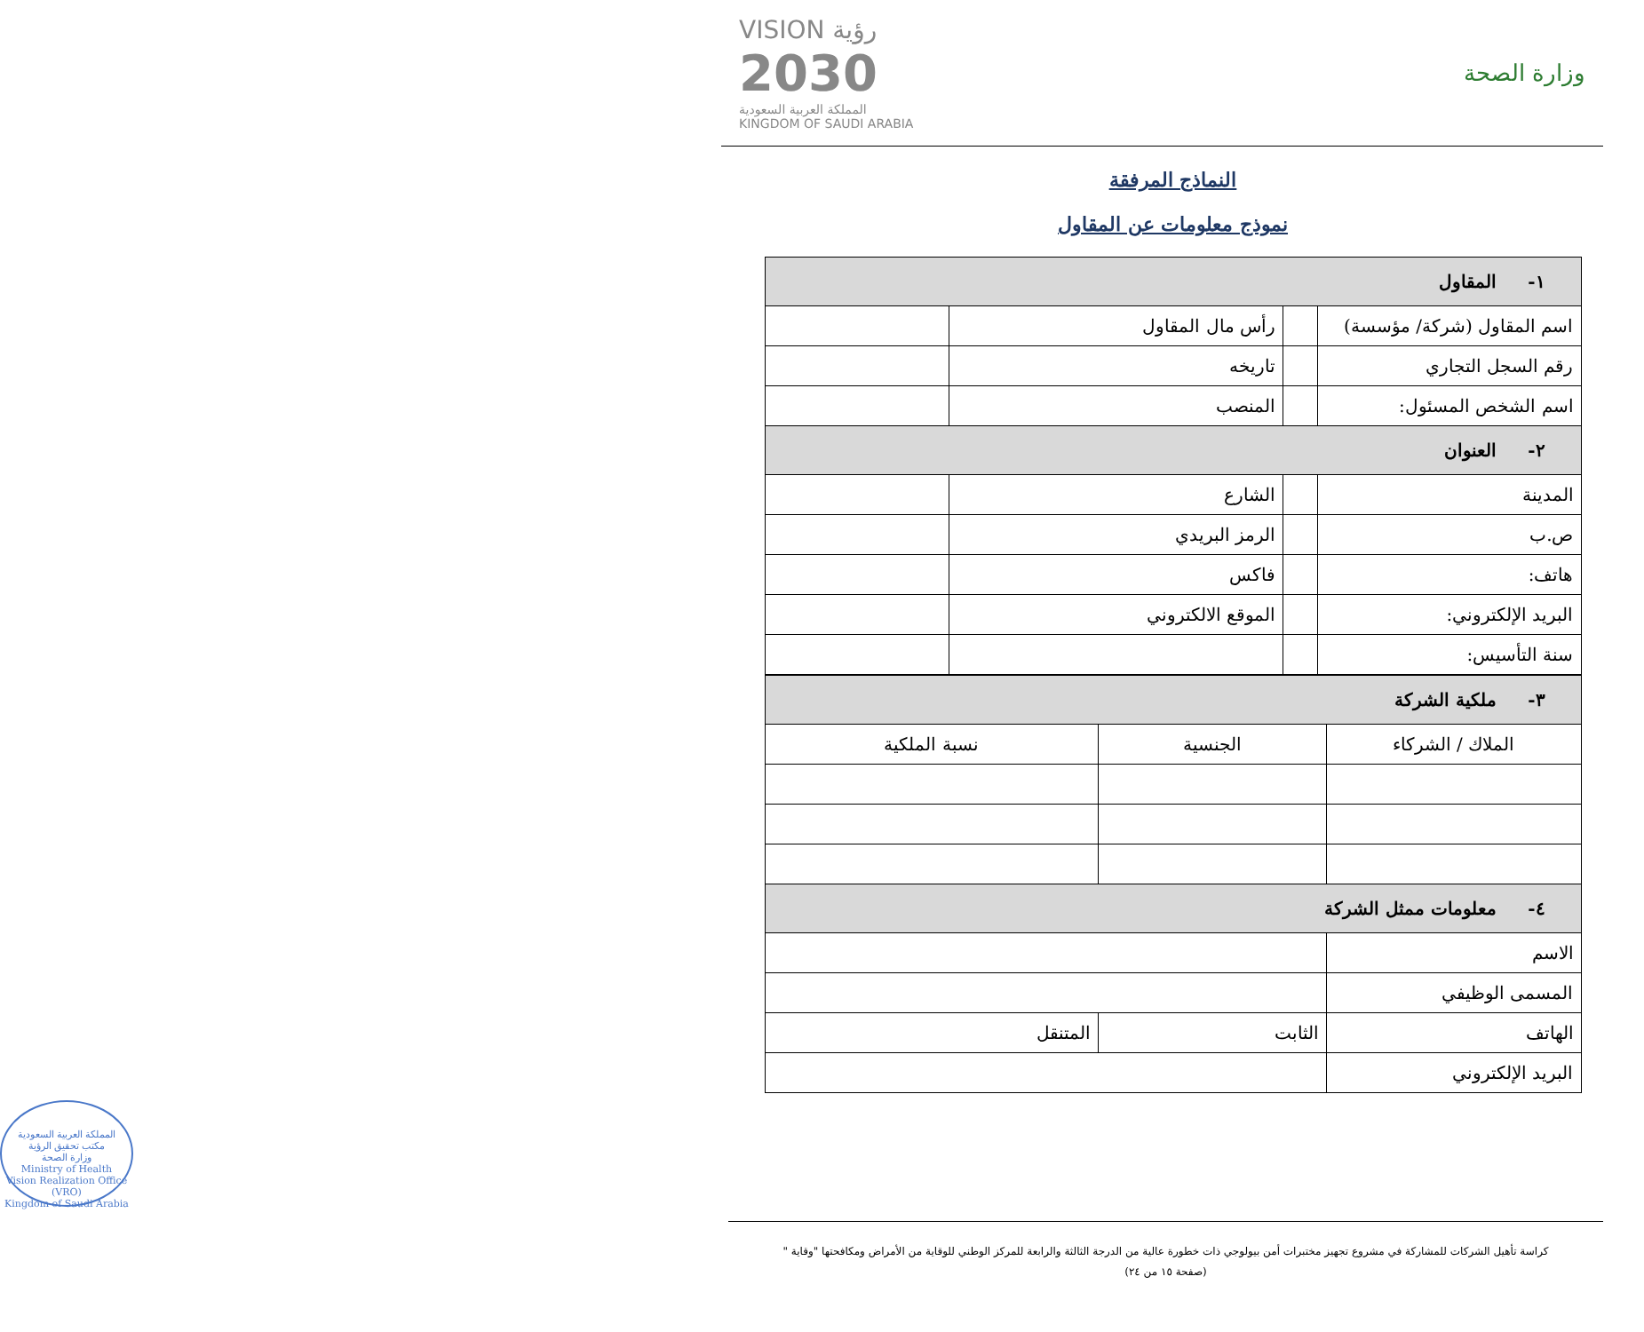وزارة الصحة
VISION رؤية
2030
المملكة العربية السعودية
KINGDOM OF SAUDI ARABIA
النماذج المرفقة
نموذج معلومات عن المقاول
| ١- المقاول | | | |
| اسم المقاول (شركة/ مؤسسة) | | رأس مال المقاول | |
| رقم السجل التجاري | | تاريخه | |
| اسم الشخص المسئول: | | المنصب | |
| ٢- العنوان | | | |
| المدينة | | الشارع | |
| ص.ب | | الرمز البريدي | |
| هاتف: | | فاكس | |
| البريد الإلكتروني: | | الموقع الالكتروني | |
| سنة التأسيس: | | | |
| ٣- ملكية الشركة | | |
| الملاك / الشركاء | الجنسية | نسبة الملكية |
| ٤- معلومات ممثل الشركة | | |
| الاسم | | |
| المسمى الوظيفي | | |
| الهاتف | الثابت | المتنقل |
| البريد الإلكتروني | | |
المملكة العربية السعودية
مكتب تحقيق الرؤية
وزارة الصحة
Ministry of Health
Vision Realization Office (VRO)
Kingdom of Saudi Arabia
كراسة تأهيل الشركات للمشاركة في مشروع تجهيز مختبرات أمن بيولوجي ذات خطورة عالية من الدرجة الثالثة والرابعة للمركز الوطني للوقاية من الأمراض ومكافحتها "وقاية "
(صفحة ١٥ من ٢٤)